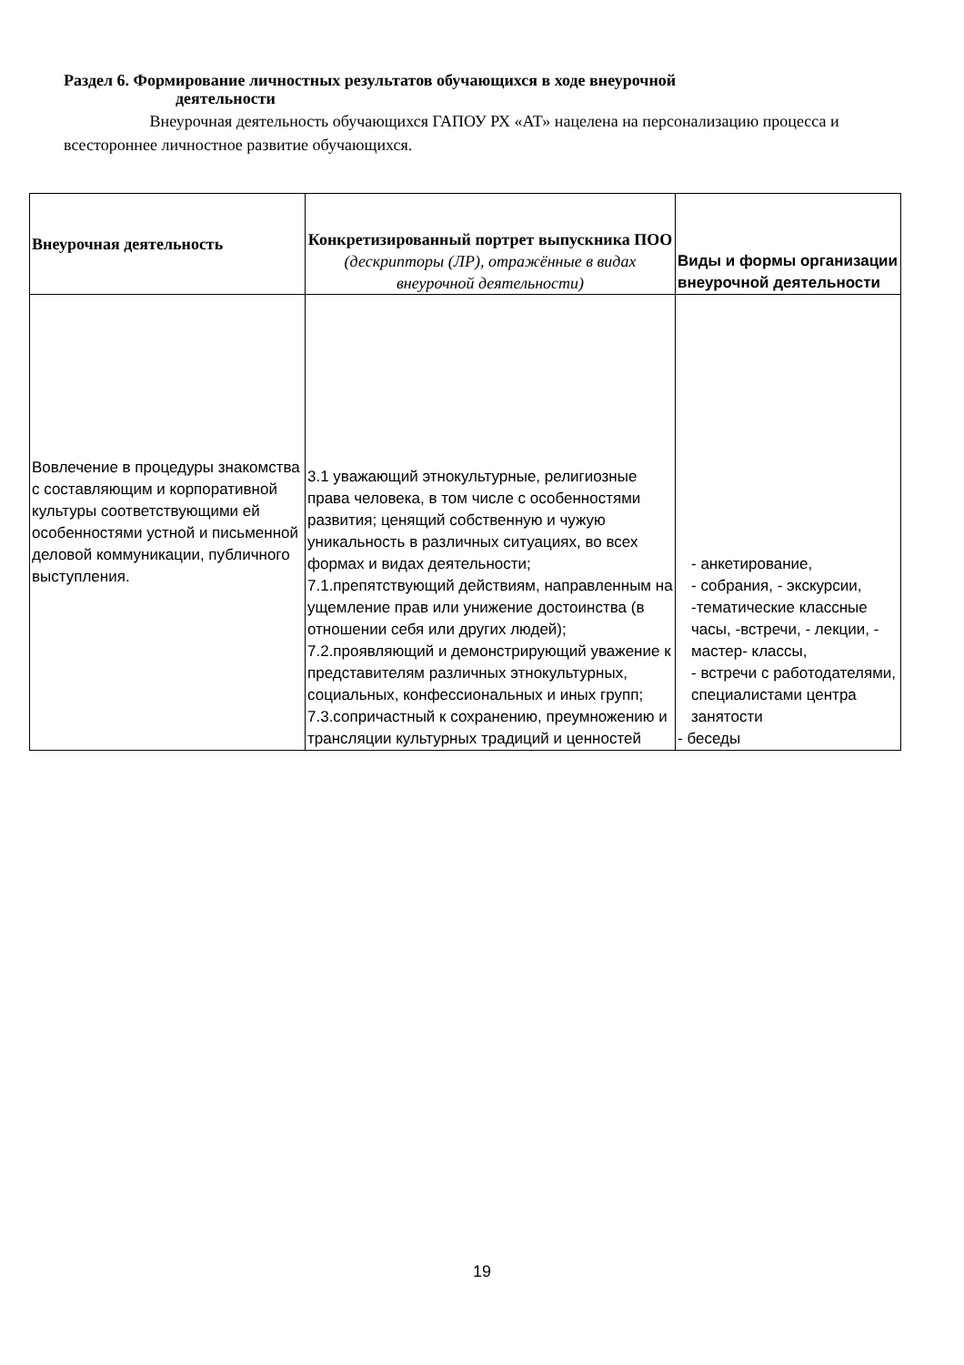Раздел 6. Формирование личностных результатов обучающихся в ходе внеурочной
деятельности
Внеурочная деятельность обучающихся ГАПОУ РХ «АТ» нацелена на персонализацию процесса и всестороннее личностное развитие обучающихся.
| Внеурочная деятельность | Конкретизированный портрет выпускника ПОО (дескрипторы (ЛР), отражённые в видах внеурочной деятельности) | Виды и формы организации внеурочной деятельности |
| --- | --- | --- |
| Вовлечение в процедуры знакомства с составляющим и корпоративной культуры соответствующими ей особенностями устной и письменной деловой коммуникации, публичного выступления. | 3.1 уважающий этнокультурные, религиозные права человека, в том числе с особенностями развития; ценящий собственную и чужую уникальность в различных ситуациях, во всех формах и видах деятельности; 7.1.препятствующий действиям, направленным на ущемление прав или унижение достоинства (в отношении себя или других людей); 7.2.проявляющий и демонстрирующий уважение к представителям различных этнокультурных, социальных, конфессиональных и иных групп; 7.3.сопричастный к сохранению, преумножению и трансляции культурных традиций и ценностей | - анкетирование, - собрания, - экскурсии, -тематические классные часы, -встречи, - лекции, - мастер- классы, - встречи с работодателями, специалистами центра занятости - беседы |
19